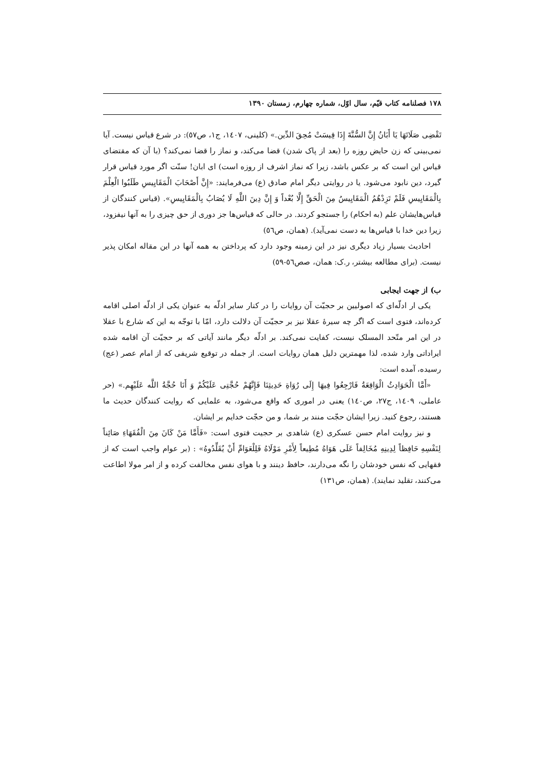۱۷۸ فصلنامه کتاب قیّم، سال اوّل، شماره چهارم، زمستان ۱۳۹۰
تَقْضِی صَلَاتَهَا یَا أَبَانُ إِنَّ السُّنَّةَ إِذَا قِیسَتْ مُحِقَ الدِّین.» (کلینی، ١٤٠٧، ج١، ص٥٧): در شرع قیاس نیست. آیا نمی‌بینی که زن حایض روزه را (بعد از پاک شدن) قضا می‌کند، و نماز را قضا نمی‌کند؟ (با آن که مقتضای قیاس این است که بر عکس باشد، زیرا که نماز اشرف از روزه است) ای ابان! سنّت اگر مورد قیاس قرار گیرد، دین نابود می‌شود. یا در روایتی دیگر امام صادق (ع) می‌فرمایند: «إِنَّ أَصْحَابَ الْمَقَایِیسِ طَلَبُوا الْعِلْمَ بِالْمَقَایِیسِ فَلَمْ تَزِدْهُمُ الْمَقَایِیسُ مِنَ الْحَقِّ إِلَّا بُعْداً وَ إِنَّ دِینَ اللَّهِ لَا یُصَابُ بِالْمَقَایِیسِ». (قیاس کنندگان از قیاس‌هایشان علم (به احکام) را جستجو کردند. در حالی که قیاس‌ها جز دوری از حق چیزی را به آنها نیفزود، زیرا دین خدا با قیاس‌ها به دست نمی‌آید). (همان، ص٥٦)
احادیث بسیار زیاد دیگری نیز در این زمینه وجود دارد که پرداختن به همه آنها در این مقاله امکان پذیر نیست. (برای مطالعه بیشتر، ر.ک: همان، صص٥٦-٥٩)
ب) از جهت ایجابی
یکی ار ادلّه‌ای که اصولیین بر حجیّت آن روایات را در کنار سایر ادلّه به عنوان یکی از ادلّه اصلی اقامه کرده‌اند، فتوی است که اگر چه سیرۀ عقلا نیز بر حجیّت آن دلالت دارد، امّا با توجّه به این که شارع با عقلا در این امر متّحد المسلک نیست، کفایت نمی‌کند. بر ادلّه دیگر مانند آیاتی که بر حجیّت آن اقامه شده ایراداتی وارد شده، لذا مهمترین دلیل همان روایات است. از جمله در توقیع شریفی که از امام عصر (عج) رسیده، آمده است:
«أَمَّا الْحَوَادِثُ الْوَاقِعَةُ فَارْجِعُوا فِیهَا إِلَی رُوَاةِ حَدِیثِنَا فَإِنَّهُمْ حُجَّتِی عَلَیْکُمْ وَ أَنَا حُجَّةُ اللَّه عَلَیْهِم.» (حر عاملی، ١٤٠٩، ج٢٧، ص١٤٠) یعنی در اموری که واقع می‌شود، به علمایی که روایت کنندگان حدیث ما هستند، رجوع کنید. زیرا ایشان حجّت منند بر شما، و من حجّت خدایم بر ایشان.
و نیز روایت امام حسن عسکری (ع) شاهدی بر حجیت فتوی است: «فَأَمَّا مَنْ کَانَ مِنَ الْفُقَهَاءِ صَائِناً لِنَفْسِهِ حَافِظاً لِدِینِهِ مُخَالِفاً عَلَی هَوَاهُ مُطِیعاً لِأَمْرِ مَوْلَاهُ فَلِلْعَوَامِّ أَنْ یُقَلِّدُوهُ» : (بر عوام واجب است که از فقهایی که نفس خودشان را نگه می‌دارند، حافظ دینند و با هوای نفس مخالفت کرده و از امر مولا اطاعت می‌کنند، تقلید نمایند). (همان، ص١٣١)